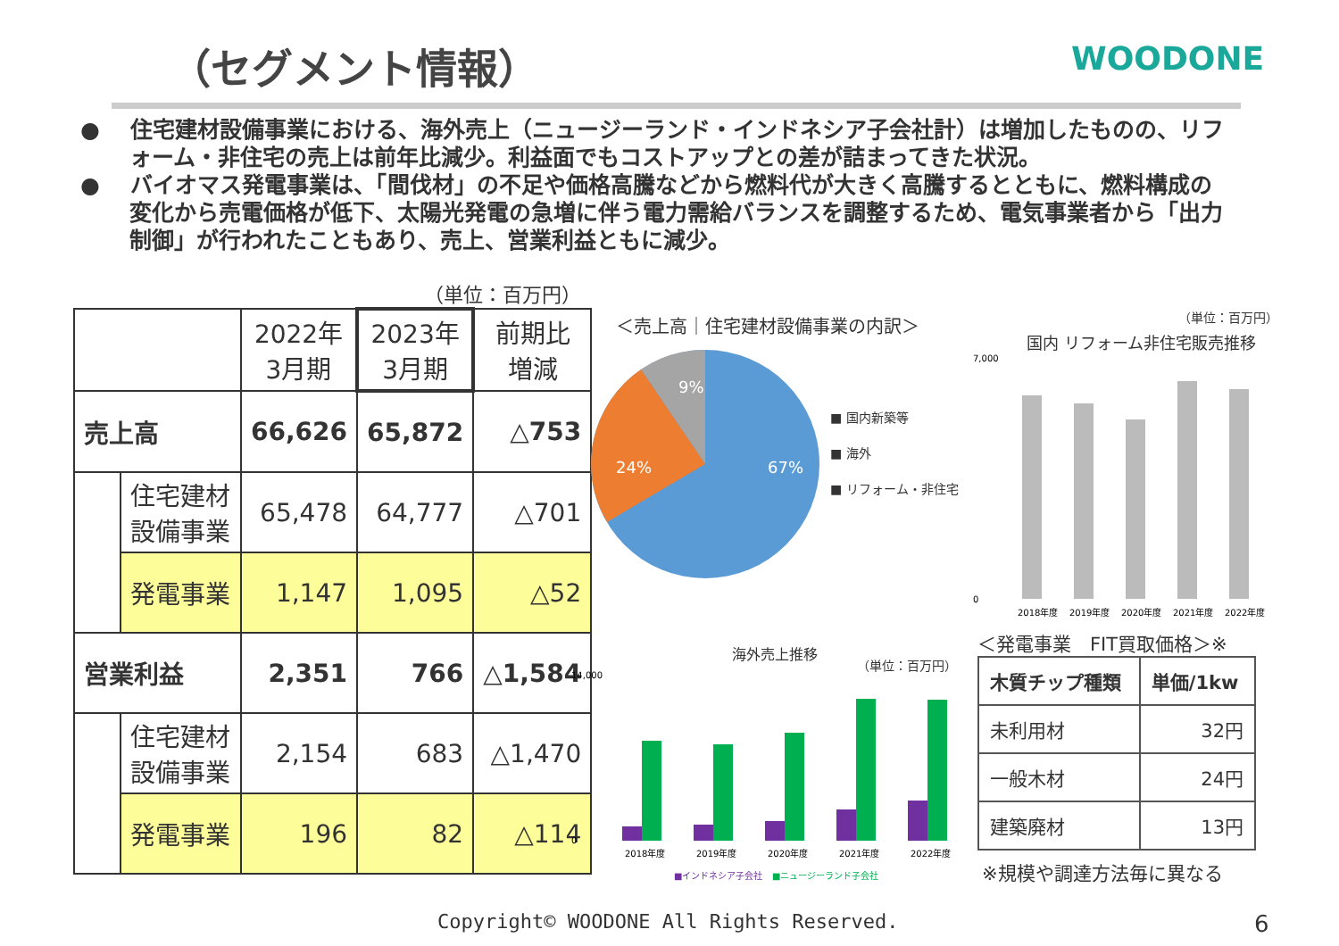（セグメント情報） WOODONE
●　 住宅建材設備事業における、海外売上（ニュージーランド・インドネシア子会社計）は増加したものの、リフォーム・非住宅の売上は前年比減少。利益面でもコストアップとの差が詰まってきた状況。
●　 バイオマス発電事業は、「間伐材」の不足や価格高騰などから燃料代が大きく高騰するとともに、燃料構成の変化から売電価格が低下、太陽光発電の急増に伴う電力需給バランスを調整するため、電気事業者から「出力制御」が行われたこともあり、売上、営業利益ともに減少。
（単位：百万円）
| | | 2022年 3月期 | 2023年 3月期 | 前期比 増減 |
| 売上高 | | 66,626 | 65,872 | △753 |
| | 住宅建材 設備事業 | 65,478 | 64,777 | △701 |
| | 発電事業 | 1,147 | 1,095 | △52 |
| 営業利益 | | 2,351 | 766 | △1,584 |
| | 住宅建材 設備事業 | 2,154 | 683 | △1,470 |
| | 発電事業 | 196 | 82 | △114 |
＜売上高｜住宅建材設備事業の内訳＞
9%
24%
67%
■ 国内新築等
■ 海外
■ リフォーム・非住宅
（単位：百万円）
国内 リフォーム非住宅販売推移
7,000
0
2018年度
2019年度
2020年度
2021年度
2022年度
海外売上推移
（単位：百万円）
14,000
0
2018年度
2019年度
2020年度
2021年度
2022年度
■インドネシア子会社
■ニュージーランド子会社
＜発電事業　FIT買取価格＞※
| 木質チップ種類 | 単価/1kw |
| --- | --- |
| 未利用材 | 32円 |
| 一般木材 | 24円 |
| 建築廃材 | 13円 |
※規模や調達方法毎に異なる
Copyright© WOODONE All Rights Reserved.
6